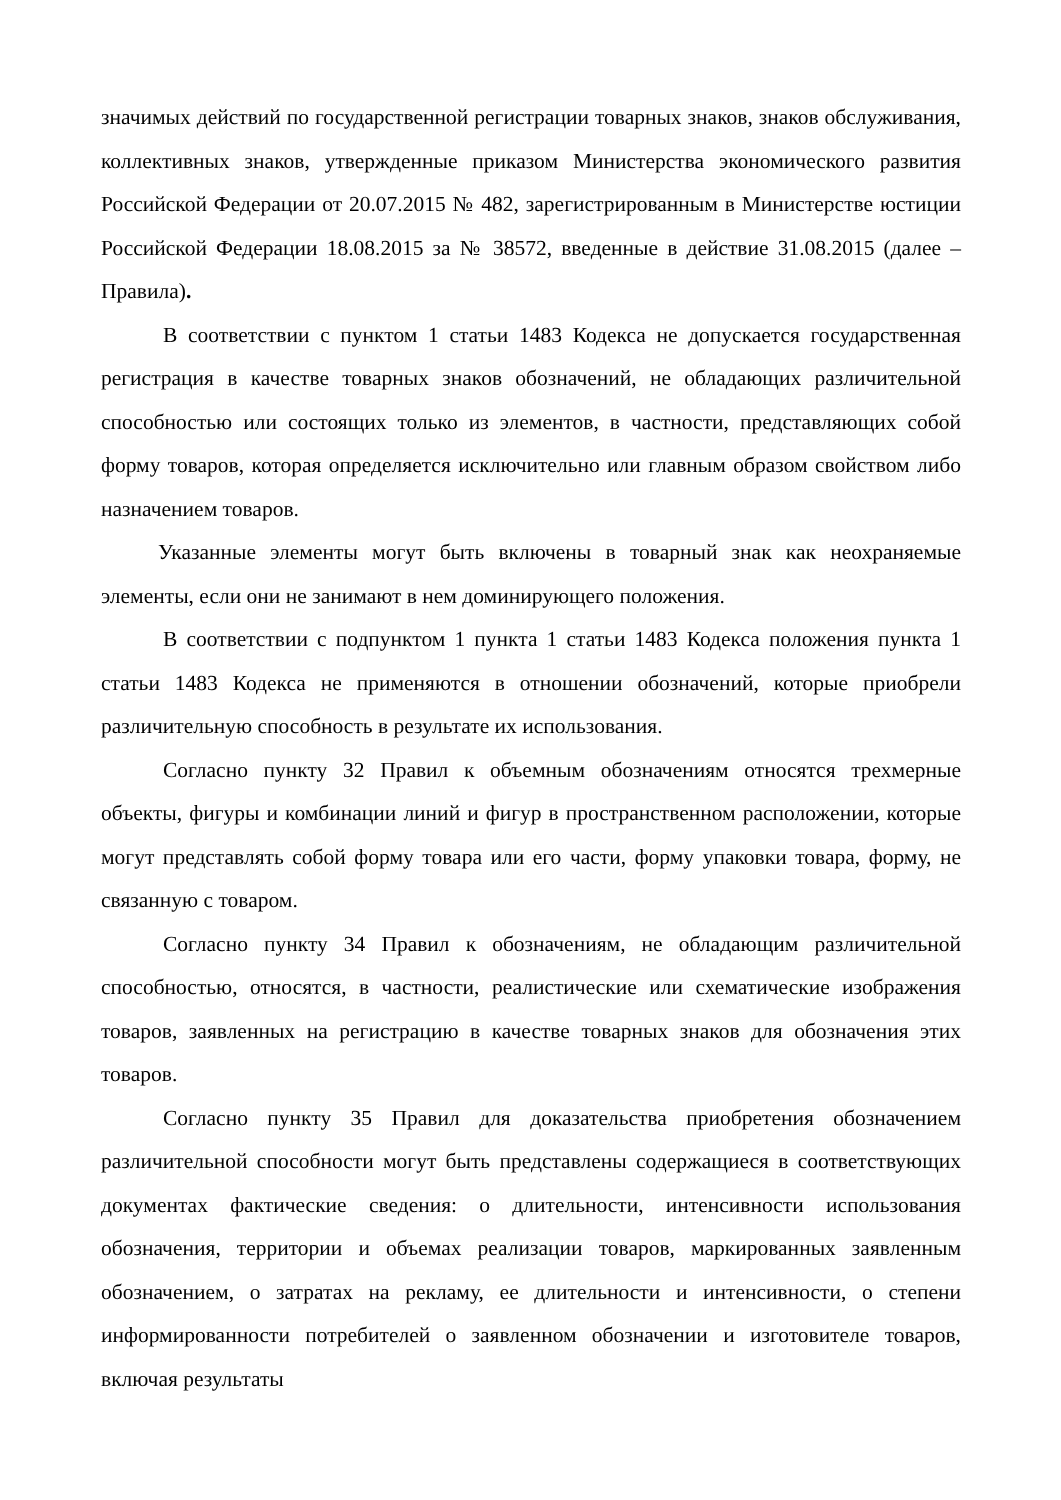значимых действий по государственной регистрации товарных знаков, знаков обслуживания, коллективных знаков, утвержденные приказом Министерства экономического развития Российской Федерации от 20.07.2015 № 482, зарегистрированным в Министерстве юстиции Российской Федерации 18.08.2015 за № 38572, введенные в действие 31.08.2015 (далее – Правила).
В соответствии с пунктом 1 статьи 1483 Кодекса не допускается государственная регистрация в качестве товарных знаков обозначений, не обладающих различительной способностью или состоящих только из элементов, в частности, представляющих собой форму товаров, которая определяется исключительно или главным образом свойством либо назначением товаров.
Указанные элементы могут быть включены в товарный знак как неохраняемые элементы, если они не занимают в нем доминирующего положения.
В соответствии с подпунктом 1 пункта 1 статьи 1483 Кодекса положения пункта 1 статьи 1483 Кодекса не применяются в отношении обозначений, которые приобрели различительную способность в результате их использования.
Согласно пункту 32 Правил к объемным обозначениям относятся трехмерные объекты, фигуры и комбинации линий и фигур в пространственном расположении, которые могут представлять собой форму товара или его части, форму упаковки товара, форму, не связанную с товаром.
Согласно пункту 34 Правил к обозначениям, не обладающим различительной способностью, относятся, в частности, реалистические или схематические изображения товаров, заявленных на регистрацию в качестве товарных знаков для обозначения этих товаров.
Согласно пункту 35 Правил для доказательства приобретения обозначением различительной способности могут быть представлены содержащиеся в соответствующих документах фактические сведения: о длительности, интенсивности использования обозначения, территории и объемах реализации товаров, маркированных заявленным обозначением, о затратах на рекламу, ее длительности и интенсивности, о степени информированности потребителей о заявленном обозначении и изготовителе товаров, включая результаты